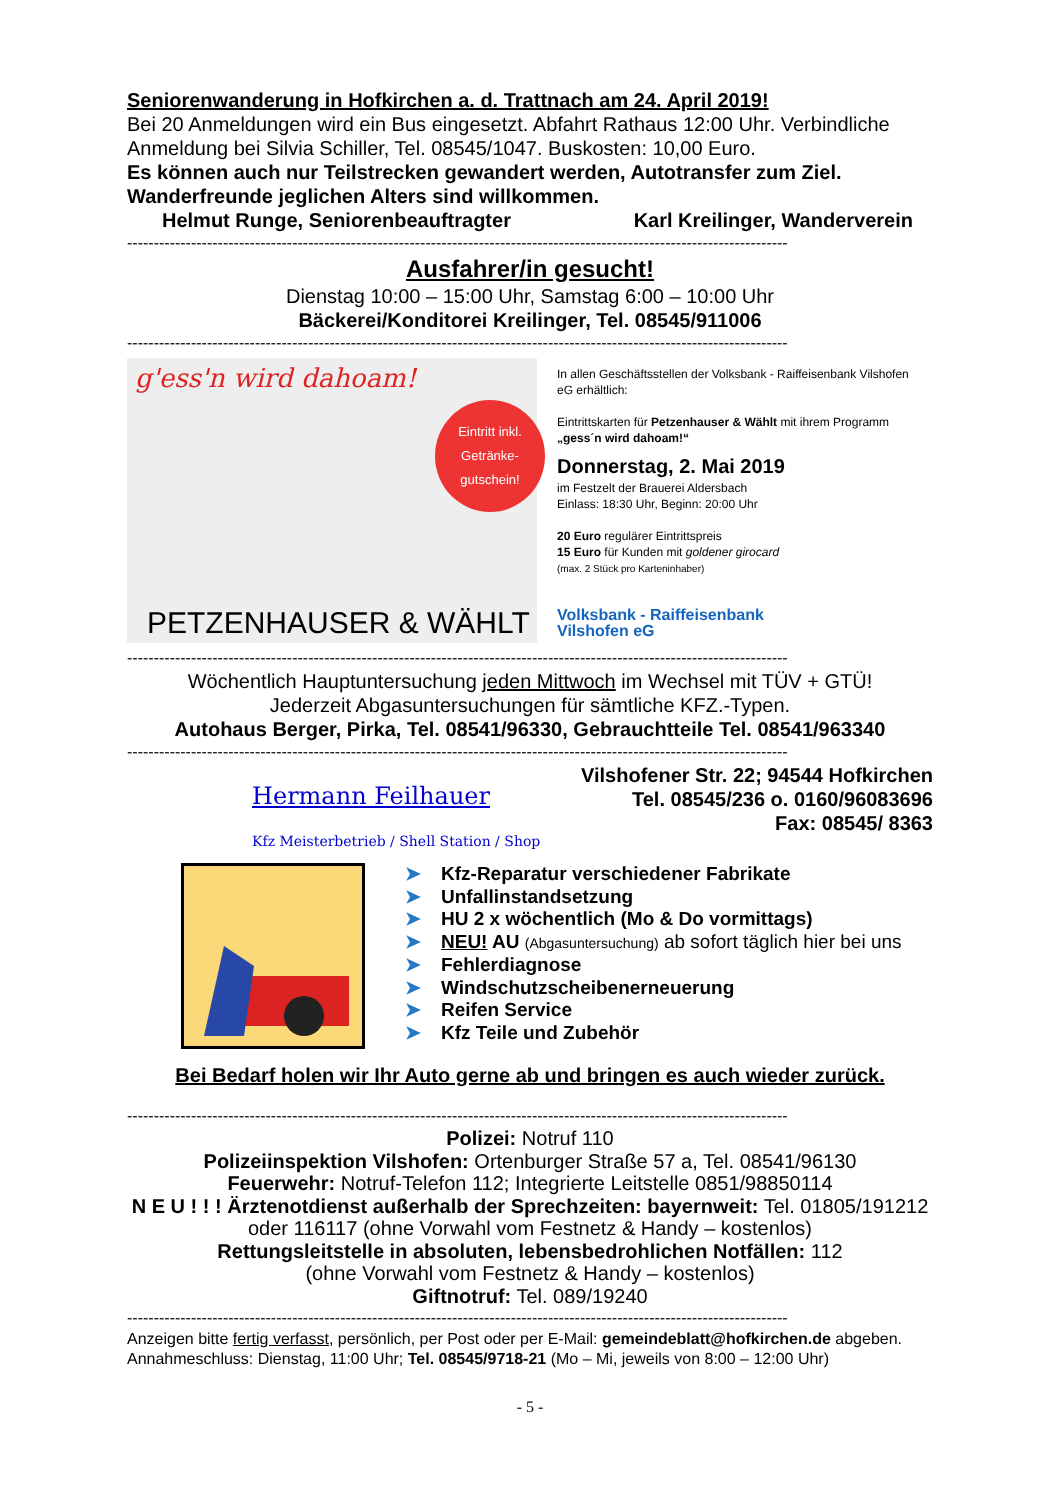Seniorenwanderung in Hofkirchen a. d. Trattnach am 24. April 2019!
Bei 20 Anmeldungen wird ein Bus eingesetzt. Abfahrt Rathaus 12:00 Uhr. Verbindliche Anmeldung bei Silvia Schiller, Tel. 08545/1047. Buskosten: 10,00 Euro.
Es können auch nur Teilstrecken gewandert werden, Autotransfer zum Ziel. Wanderfreunde jeglichen Alters sind willkommen.
Helmut Runge, Seniorenbeauftragter Karl Kreilinger, Wanderverein
----------------------------------------------------------------------------------------------------------------------------
Ausfahrer/in gesucht!
Dienstag 10:00 – 15:00 Uhr, Samstag 6:00 – 10:00 Uhr
Bäckerei/Konditorei Kreilinger, Tel. 08545/911006
----------------------------------------------------------------------------------------------------------------------------
g'ess'n wird dahoam!
Eintritt inkl. Getränke-gutschein!
PETZENHAUSER & WÄHLT
In allen Geschäftsstellen der Volksbank - Raiffeisenbank Vilshofen eG erhältlich:
Eintrittskarten für Petzenhauser & Wählt mit ihrem Programm „gess´n wird dahoam!“
Donnerstag, 2. Mai 2019
im Festzelt der Brauerei Aldersbach
Einlass: 18:30 Uhr, Beginn: 20:00 Uhr
20 Euro regulärer Eintrittspreis
15 Euro für Kunden mit goldener girocard
(max. 2 Stück pro Karteninhaber)
Volksbank - Raiffeisenbank
Vilshofen eG
----------------------------------------------------------------------------------------------------------------------------
Wöchentlich Hauptuntersuchung jeden Mittwoch im Wechsel mit TÜV + GTÜ!
Jederzeit Abgasuntersuchungen für sämtliche KFZ.-Typen.
Autohaus Berger, Pirka, Tel. 08541/96330, Gebrauchtteile Tel. 08541/963340
----------------------------------------------------------------------------------------------------------------------------
Hermann Feilhauer
Kfz Meisterbetrieb / Shell Station / Shop
Vilshofener Str. 22; 94544 Hofkirchen
Tel. 08545/236 o. 0160/96083696
Fax: 08545/ 8363
➤ Kfz-Reparatur verschiedener Fabrikate
➤ Unfallinstandsetzung
➤ HU 2 x wöchentlich (Mo & Do vormittags)
➤ NEU! AU (Abgasuntersuchung) ab sofort täglich hier bei uns
➤ Fehlerdiagnose
➤ Windschutzscheibenerneuerung
➤ Reifen Service
➤ Kfz Teile und Zubehör
Bei Bedarf holen wir Ihr Auto gerne ab und bringen es auch wieder zurück.
----------------------------------------------------------------------------------------------------------------------------
Polizei: Notruf 110
Polizeiinspektion Vilshofen: Ortenburger Straße 57 a, Tel. 08541/96130
Feuerwehr: Notruf-Telefon 112; Integrierte Leitstelle 0851/98850114
N E U ! ! ! Ärztenotdienst außerhalb der Sprechzeiten: bayernweit: Tel. 01805/191212
oder 116117 (ohne Vorwahl vom Festnetz & Handy – kostenlos)
Rettungsleitstelle in absoluten, lebensbedrohlichen Notfällen: 112
(ohne Vorwahl vom Festnetz & Handy – kostenlos)
Giftnotruf: Tel. 089/19240
----------------------------------------------------------------------------------------------------------------------------
Anzeigen bitte fertig verfasst, persönlich, per Post oder per E-Mail: gemeindeblatt@hofkirchen.de abgeben. Annahmeschluss: Dienstag, 11:00 Uhr; Tel. 08545/9718-21 (Mo – Mi, jeweils von 8:00 – 12:00 Uhr)
- 5 -